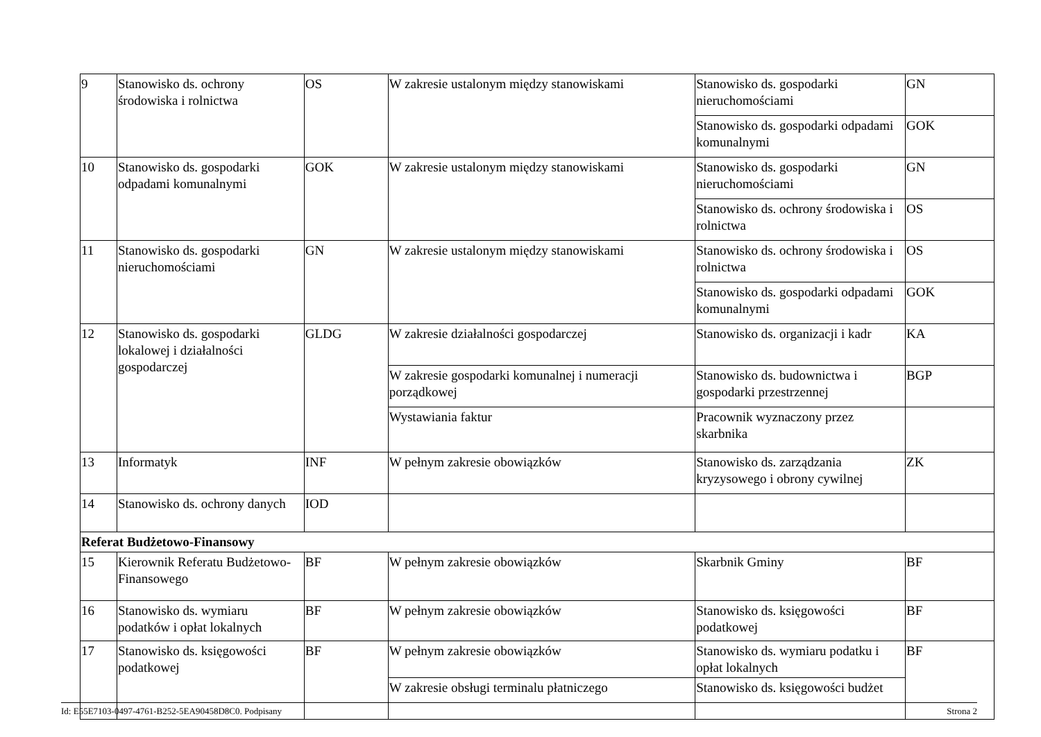| 9 | Stanowisko ds. ochrony środowiska i rolnictwa | OS | W zakresie ustalonym między stanowiskami | Stanowisko ds. gospodarki nieruchomościami | GN |
| | | | | Stanowisko ds. gospodarki odpadami komunalnymi | GOK |
| 10 | Stanowisko ds. gospodarki odpadami komunalnymi | GOK | W zakresie ustalonym między stanowiskami | Stanowisko ds. gospodarki nieruchomościami | GN |
| | | | | Stanowisko ds. ochrony środowiska i rolnictwa | OS |
| 11 | Stanowisko ds. gospodarki nieruchomościami | GN | W zakresie ustalonym między stanowiskami | Stanowisko ds. ochrony środowiska i rolnictwa | OS |
| | | | | Stanowisko ds. gospodarki odpadami komunalnymi | GOK |
| 12 | Stanowisko ds. gospodarki lokalowej i działalności gospodarczej | GLDG | W zakresie działalności gospodarczej | Stanowisko ds. organizacji i kadr | KA |
| | | | W zakresie gospodarki komunalnej i numeracji porządkowej | Stanowisko ds. budownictwa i gospodarki przestrzennej | BGP |
| | | | Wystawiania faktur | Pracownik wyznaczony przez skarbnika | |
| 13 | Informatyk | INF | W pełnym zakresie obowiązków | Stanowisko ds. zarządzania kryzysowego i obrony cywilnej | ZK |
| 14 | Stanowisko ds. ochrony danych | IOD | | | |
| Referat Budżetowo-Finansowy | | | | | |
| 15 | Kierownik Referatu Budżetowo-Finansowego | BF | W pełnym zakresie obowiązków | Skarbnik Gminy | BF |
| 16 | Stanowisko ds. wymiaru podatków i opłat lokalnych | BF | W pełnym zakresie obowiązków | Stanowisko ds. księgowości podatkowej | BF |
| 17 | Stanowisko ds. księgowości podatkowej | BF | W pełnym zakresie obowiązków | Stanowisko ds. wymiaru podatku i opłat lokalnych | BF |
| | | | W zakresie obsługi terminalu płatniczego | Stanowisko ds. księgowości budżet | |
Id: E55E7103-0497-4761-B252-5EA90458D8C0. Podpisany Strona 2